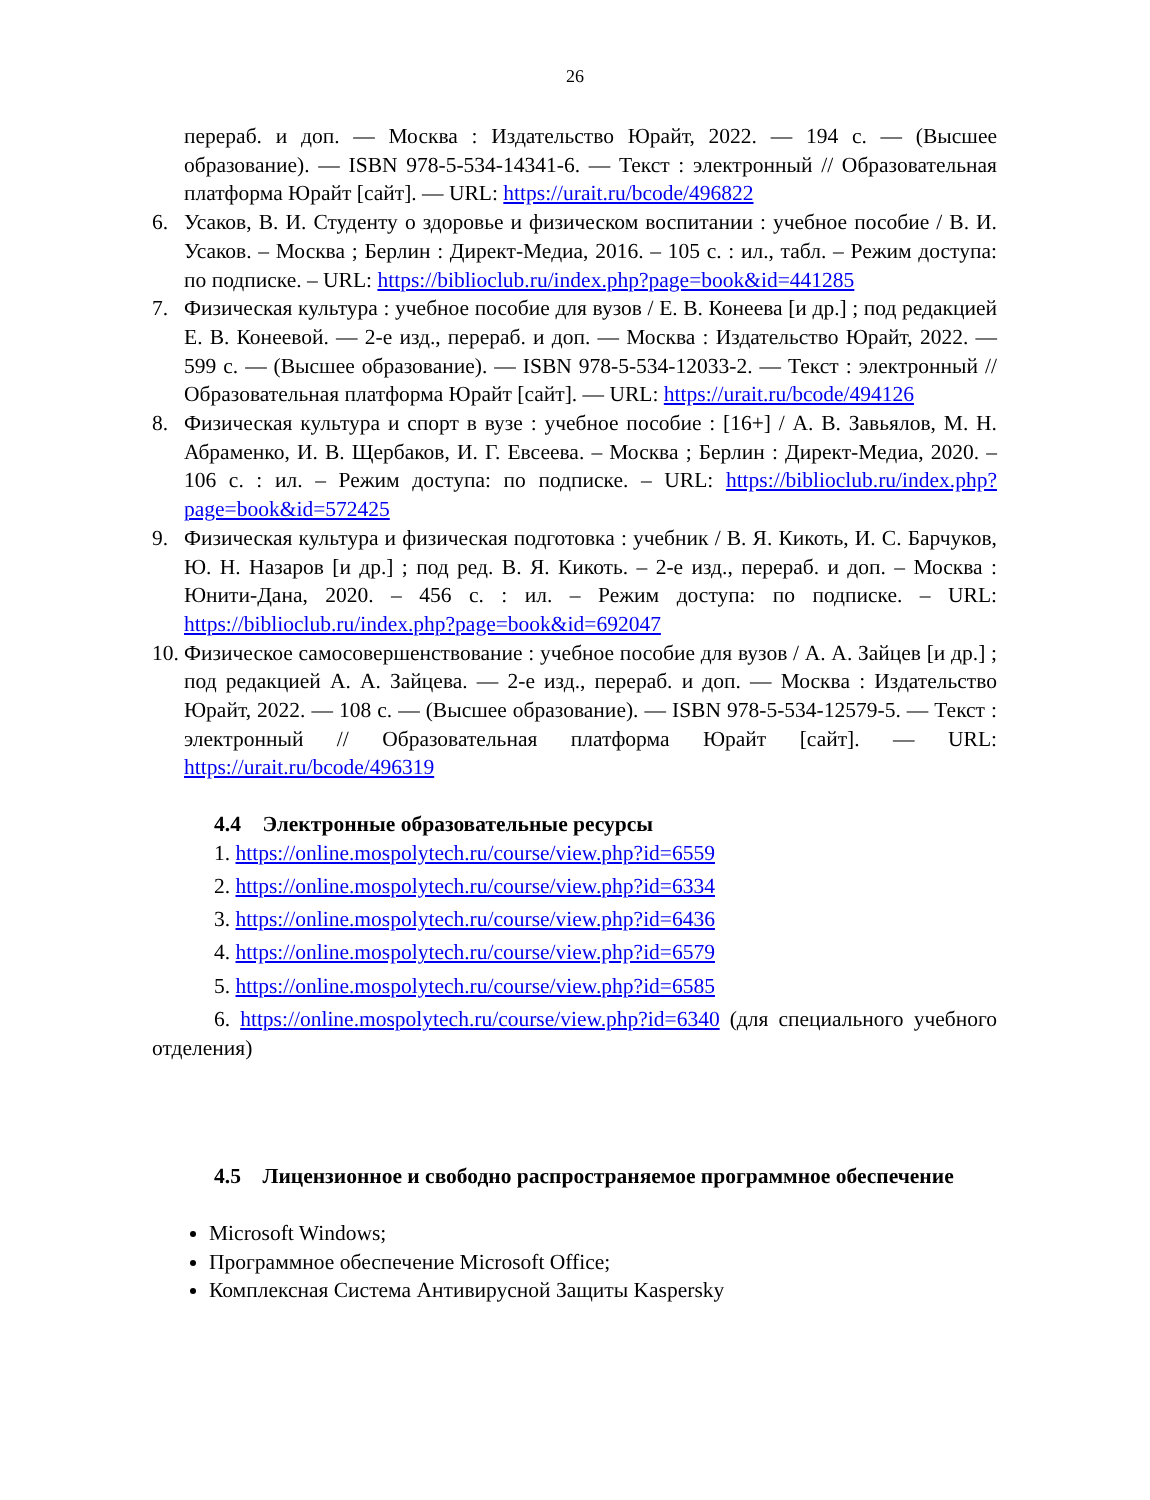26
перераб. и доп. — Москва : Издательство Юрайт, 2022. — 194 с. — (Высшее образование). — ISBN 978-5-534-14341-6. — Текст : электронный // Образовательная платформа Юрайт [сайт]. — URL: https://urait.ru/bcode/496822
6. Усаков, В. И. Студенту о здоровье и физическом воспитании : учебное пособие / В. И. Усаков. – Москва ; Берлин : Директ-Медиа, 2016. – 105 с. : ил., табл. – Режим доступа: по подписке. – URL: https://biblioclub.ru/index.php?page=book&id=441285
7. Физическая культура : учебное пособие для вузов / Е. В. Конеева [и др.] ; под редакцией Е. В. Конеевой. — 2-е изд., перераб. и доп. — Москва : Издательство Юрайт, 2022. — 599 с. — (Высшее образование). — ISBN 978-5-534-12033-2. — Текст : электронный // Образовательная платформа Юрайт [сайт]. — URL: https://urait.ru/bcode/494126
8. Физическая культура и спорт в вузе : учебное пособие : [16+] / А. В. Завьялов, М. Н. Абраменко, И. В. Щербаков, И. Г. Евсеева. – Москва ; Берлин : Директ-Медиа, 2020. – 106 с. : ил. – Режим доступа: по подписке. – URL: https://biblioclub.ru/index.php?page=book&id=572425
9. Физическая культура и физическая подготовка : учебник / В. Я. Кикоть, И. С. Барчуков, Ю. Н. Назаров [и др.] ; под ред. В. Я. Кикоть. – 2-е изд., перераб. и доп. – Москва : Юнити-Дана, 2020. – 456 с. : ил. – Режим доступа: по подписке. – URL: https://biblioclub.ru/index.php?page=book&id=692047
10.
Физическое самосовершенствование : учебное пособие для вузов / А. А. Зайцев [и др.] ; под редакцией А. А. Зайцева. — 2-е изд., перераб. и доп. — Москва : Издательство Юрайт, 2022. — 108 с. — (Высшее образование). — ISBN 978-5-534-12579-5. — Текст : электронный // Образовательная платформа Юрайт [сайт]. — URL: https://urait.ru/bcode/496319
4.4 Электронные образовательные ресурсы
1. https://online.mospolytech.ru/course/view.php?id=6559
2. https://online.mospolytech.ru/course/view.php?id=6334
3. https://online.mospolytech.ru/course/view.php?id=6436
4. https://online.mospolytech.ru/course/view.php?id=6579
5. https://online.mospolytech.ru/course/view.php?id=6585
6. https://online.mospolytech.ru/course/view.php?id=6340 (для специального учебного отделения)
4.5 Лицензионное и свободно распространяемое программное обеспечение
Microsoft Windows;
Программное обеспечение Microsoft Office;
Комплексная Система Антивирусной Защиты Kaspersky